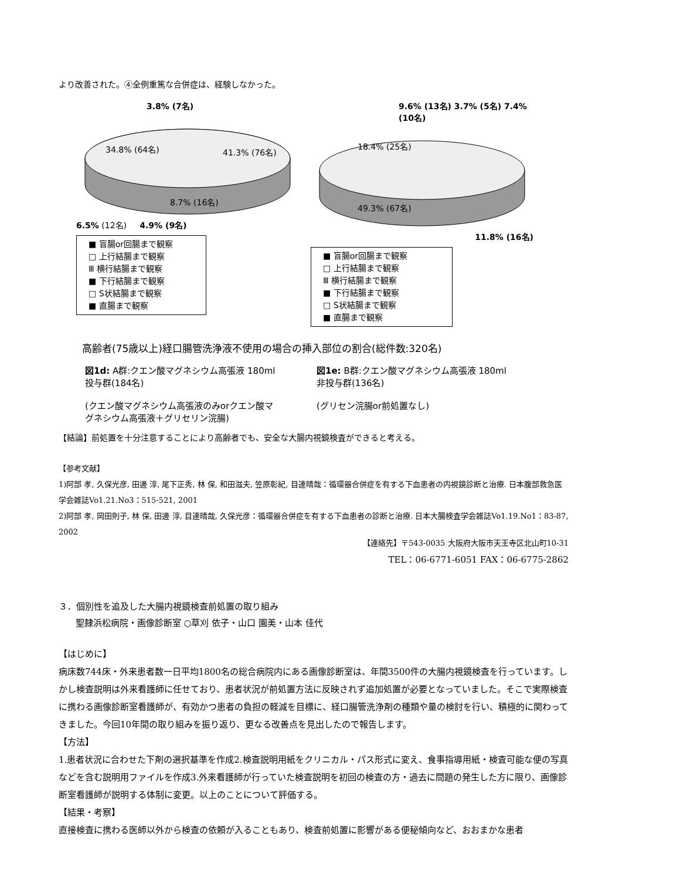より改善された。④全例重篤な合併症は、経験しなかった。
3.8% (7名)
34.8% (64名)
41.3% (76名)
8.7% (16名)
6.5% (12名) 4.9% (9名)
■ 盲腸or回腸まで観察
□ 上行結腸まで観察
Ⅲ 横行結腸まで観察
■ 下行結腸まで観察
□ S状結腸まで観察
■ 直腸まで観察
9.6% (13名) 3.7% (5名) 7.4% (10名)
18.4% (25名)
49.3% (67名)
11.8% (16名)
■ 盲腸or回腸まで観察
□ 上行結腸まで観察
Ⅲ 横行結腸まで観察
■ 下行結腸まで観察
□ S状結腸まで観察
■ 直腸まで観察
高齢者(75歳以上)経口腸管洗浄液不使用の場合の挿入部位の割合(総件数:320名)
図1d: A群:クエン酸マグネシウム高張液 180ml投与群(184名)
(クエン酸マグネシウム高張液のみorクエン酸マグネシウム高張液＋グリセリン浣腸)
図1e: B群:クエン酸マグネシウム高張液 180ml非投与群(136名)
(グリセン浣腸or前処置なし)
【結論】前処置を十分注意することにより高齢者でも、安全な大腸内視鏡検査ができると考える。
【参考文献】
1)阿部 孝, 久保光彦, 田邊 淳, 尾下正秀, 林 保, 和田滋夫, 笠原彰紀, 目連晴哉：循環器合併症を有する下血患者の内視鏡診断と治療. 日本腹部救急医学会雑誌Vo1.21.No3：515-521, 2001
2)阿部 孝, 岡田則子, 林 保, 田邊 淳, 目連晴哉, 久保光彦：循環器合併症を有する下血患者の診断と治療. 日本大腸検査学会雑誌Vo1.19.No1：83-87, 2002
【連絡先】〒543-0035 大阪府大阪市天王寺区北山町10-31
TEL：06-6771-6051 FAX：06-6775-2862
３．個別性を追及した大腸内視鏡検査前処置の取り組み
聖隷浜松病院・画像診断室 ○草刈 依子・山口 園美・山本 佳代
【はじめに】
病床数744床・外来患者数一日平均1800名の総合病院内にある画像診断室は、年間3500件の大腸内視鏡検査を行っています。しかし検査説明は外来看護師に任せており、患者状況が前処置方法に反映されず追加処置が必要となっていました。そこで実際検査に携わる画像診断室看護師が、有効かつ患者の負担の軽減を目標に、経口腸管洗浄剤の種類や量の検討を行い、積極的に関わってきました。今回10年間の取り組みを振り返り、更なる改善点を見出したので報告します。
【方法】
1.患者状況に合わせた下剤の選択基準を作成2.検査説明用紙をクリニカル・パス形式に変え、食事指導用紙・検査可能な便の写真などを含む説明用ファイルを作成3.外来看護師が行っていた検査説明を初回の検査の方・過去に問題の発生した方に限り、画像診断室看護師が説明する体制に変更。以上のことについて評価する。
【結果・考察】
直接検査に携わる医師以外から検査の依頼が入ることもあり、検査前処置に影響がある便秘傾向など、おおまかな患者